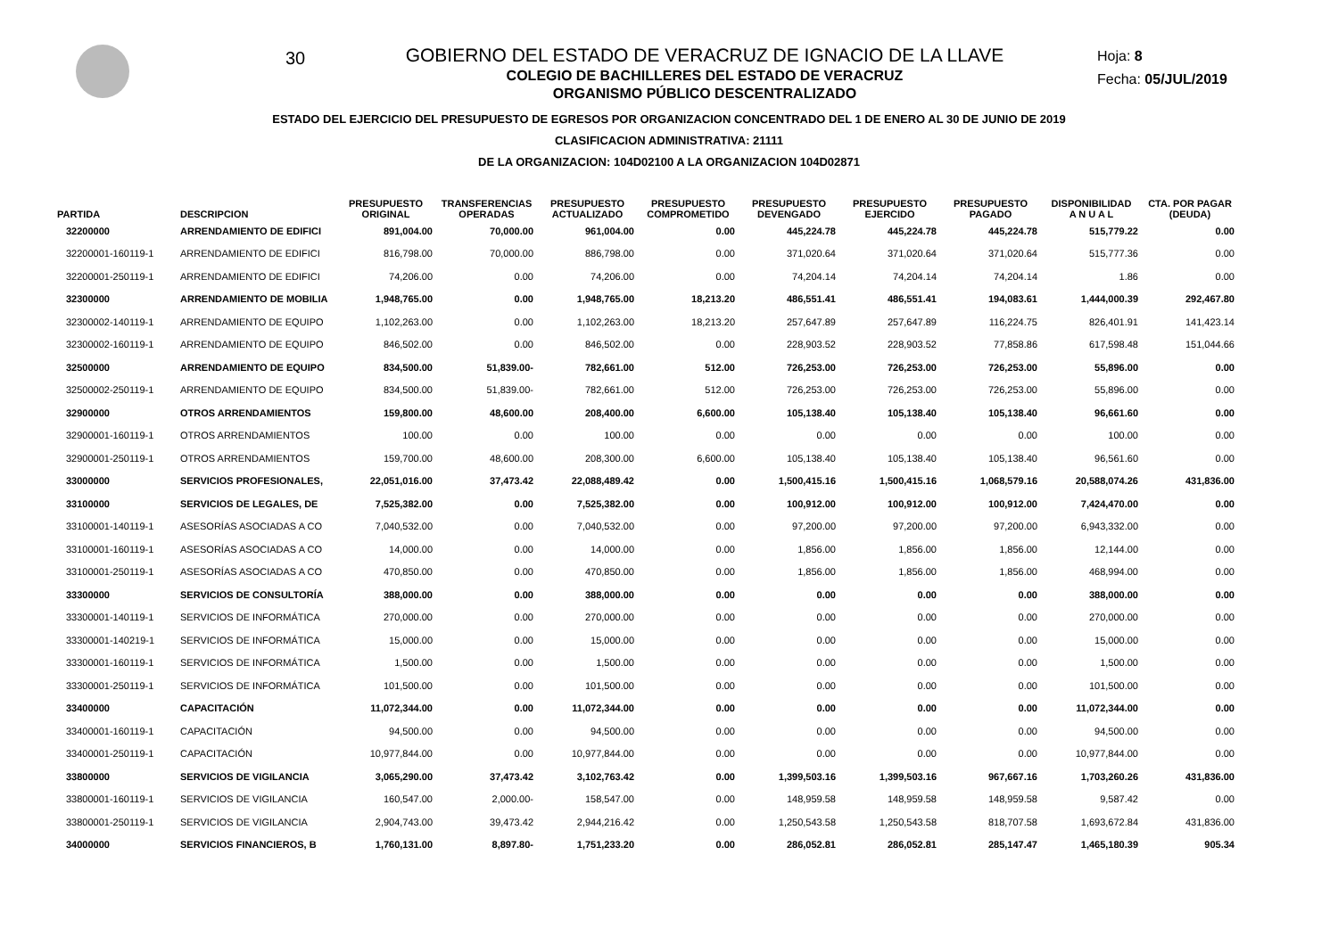30
GOBIERNO DEL ESTADO DE VERACRUZ DE IGNACIO DE LA LLAVE
COLEGIO DE BACHILLERES DEL ESTADO DE VERACRUZ
ORGANISMO PÚBLICO DESCENTRALIZADO
Hoja: 8
Fecha: 05/JUL/2019
ESTADO DEL EJERCICIO DEL PRESUPUESTO DE EGRESOS POR ORGANIZACION CONCENTRADO DEL 1 DE ENERO AL 30 DE JUNIO DE 2019
CLASIFICACION ADMINISTRATIVA: 21111
DE LA ORGANIZACION: 104D02100 A LA ORGANIZACION 104D02871
| PARTIDA | DESCRIPCION | PRESUPUESTO ORIGINAL | TRANSFERENCIAS OPERADAS | PRESUPUESTO ACTUALIZADO | PRESUPUESTO COMPROMETIDO | PRESUPUESTO DEVENGADO | PRESUPUESTO EJERCIDO | PRESUPUESTO PAGADO | DISPONIBILIDAD A N U A L | CTA. POR PAGAR (DEUDA) |
| --- | --- | --- | --- | --- | --- | --- | --- | --- | --- | --- |
| 32200000 | ARRENDAMIENTO DE EDIFICI | 891,004.00 | 70,000.00 | 961,004.00 | 0.00 | 445,224.78 | 445,224.78 | 445,224.78 | 515,779.22 | 0.00 |
| 32200001-160119-1 | ARRENDAMIENTO DE EDIFICI | 816,798.00 | 70,000.00 | 886,798.00 | 0.00 | 371,020.64 | 371,020.64 | 371,020.64 | 515,777.36 | 0.00 |
| 32200001-250119-1 | ARRENDAMIENTO DE EDIFICI | 74,206.00 | 0.00 | 74,206.00 | 0.00 | 74,204.14 | 74,204.14 | 74,204.14 | 1.86 | 0.00 |
| 32300000 | ARRENDAMIENTO DE MOBILIA | 1,948,765.00 | 0.00 | 1,948,765.00 | 18,213.20 | 486,551.41 | 486,551.41 | 194,083.61 | 1,444,000.39 | 292,467.80 |
| 32300002-140119-1 | ARRENDAMIENTO DE EQUIPO | 1,102,263.00 | 0.00 | 1,102,263.00 | 18,213.20 | 257,647.89 | 257,647.89 | 116,224.75 | 826,401.91 | 141,423.14 |
| 32300002-160119-1 | ARRENDAMIENTO DE EQUIPO | 846,502.00 | 0.00 | 846,502.00 | 0.00 | 228,903.52 | 228,903.52 | 77,858.86 | 617,598.48 | 151,044.66 |
| 32500000 | ARRENDAMIENTO DE EQUIPO | 834,500.00 | 51,839.00- | 782,661.00 | 512.00 | 726,253.00 | 726,253.00 | 726,253.00 | 55,896.00 | 0.00 |
| 32500002-250119-1 | ARRENDAMIENTO DE EQUIPO | 834,500.00 | 51,839.00- | 782,661.00 | 512.00 | 726,253.00 | 726,253.00 | 726,253.00 | 55,896.00 | 0.00 |
| 32900000 | OTROS ARRENDAMIENTOS | 159,800.00 | 48,600.00 | 208,400.00 | 6,600.00 | 105,138.40 | 105,138.40 | 105,138.40 | 96,661.60 | 0.00 |
| 32900001-160119-1 | OTROS ARRENDAMIENTOS | 100.00 | 0.00 | 100.00 | 0.00 | 0.00 | 0.00 | 0.00 | 100.00 | 0.00 |
| 32900001-250119-1 | OTROS ARRENDAMIENTOS | 159,700.00 | 48,600.00 | 208,300.00 | 6,600.00 | 105,138.40 | 105,138.40 | 105,138.40 | 96,561.60 | 0.00 |
| 33000000 | SERVICIOS PROFESIONALES, | 22,051,016.00 | 37,473.42 | 22,088,489.42 | 0.00 | 1,500,415.16 | 1,500,415.16 | 1,068,579.16 | 20,588,074.26 | 431,836.00 |
| 33100000 | SERVICIOS DE LEGALES, DE | 7,525,382.00 | 0.00 | 7,525,382.00 | 0.00 | 100,912.00 | 100,912.00 | 100,912.00 | 7,424,470.00 | 0.00 |
| 33100001-140119-1 | ASESORÍAS ASOCIADAS A CO | 7,040,532.00 | 0.00 | 7,040,532.00 | 0.00 | 97,200.00 | 97,200.00 | 97,200.00 | 6,943,332.00 | 0.00 |
| 33100001-160119-1 | ASESORÍAS ASOCIADAS A CO | 14,000.00 | 0.00 | 14,000.00 | 0.00 | 1,856.00 | 1,856.00 | 1,856.00 | 12,144.00 | 0.00 |
| 33100001-250119-1 | ASESORÍAS ASOCIADAS A CO | 470,850.00 | 0.00 | 470,850.00 | 0.00 | 1,856.00 | 1,856.00 | 1,856.00 | 468,994.00 | 0.00 |
| 33300000 | SERVICIOS DE CONSULTORÍA | 388,000.00 | 0.00 | 388,000.00 | 0.00 | 0.00 | 0.00 | 0.00 | 388,000.00 | 0.00 |
| 33300001-140119-1 | SERVICIOS DE INFORMÁTICA | 270,000.00 | 0.00 | 270,000.00 | 0.00 | 0.00 | 0.00 | 0.00 | 270,000.00 | 0.00 |
| 33300001-140219-1 | SERVICIOS DE INFORMÁTICA | 15,000.00 | 0.00 | 15,000.00 | 0.00 | 0.00 | 0.00 | 0.00 | 15,000.00 | 0.00 |
| 33300001-160119-1 | SERVICIOS DE INFORMÁTICA | 1,500.00 | 0.00 | 1,500.00 | 0.00 | 0.00 | 0.00 | 0.00 | 1,500.00 | 0.00 |
| 33300001-250119-1 | SERVICIOS DE INFORMÁTICA | 101,500.00 | 0.00 | 101,500.00 | 0.00 | 0.00 | 0.00 | 0.00 | 101,500.00 | 0.00 |
| 33400000 | CAPACITACIÓN | 11,072,344.00 | 0.00 | 11,072,344.00 | 0.00 | 0.00 | 0.00 | 0.00 | 11,072,344.00 | 0.00 |
| 33400001-160119-1 | CAPACITACIÓN | 94,500.00 | 0.00 | 94,500.00 | 0.00 | 0.00 | 0.00 | 0.00 | 94,500.00 | 0.00 |
| 33400001-250119-1 | CAPACITACIÓN | 10,977,844.00 | 0.00 | 10,977,844.00 | 0.00 | 0.00 | 0.00 | 0.00 | 10,977,844.00 | 0.00 |
| 33800000 | SERVICIOS DE VIGILANCIA | 3,065,290.00 | 37,473.42 | 3,102,763.42 | 0.00 | 1,399,503.16 | 1,399,503.16 | 967,667.16 | 1,703,260.26 | 431,836.00 |
| 33800001-160119-1 | SERVICIOS DE VIGILANCIA | 160,547.00 | 2,000.00- | 158,547.00 | 0.00 | 148,959.58 | 148,959.58 | 148,959.58 | 9,587.42 | 0.00 |
| 33800001-250119-1 | SERVICIOS DE VIGILANCIA | 2,904,743.00 | 39,473.42 | 2,944,216.42 | 0.00 | 1,250,543.58 | 1,250,543.58 | 818,707.58 | 1,693,672.84 | 431,836.00 |
| 34000000 | SERVICIOS FINANCIEROS, B | 1,760,131.00 | 8,897.80- | 1,751,233.20 | 0.00 | 286,052.81 | 286,052.81 | 285,147.47 | 1,465,180.39 | 905.34 |